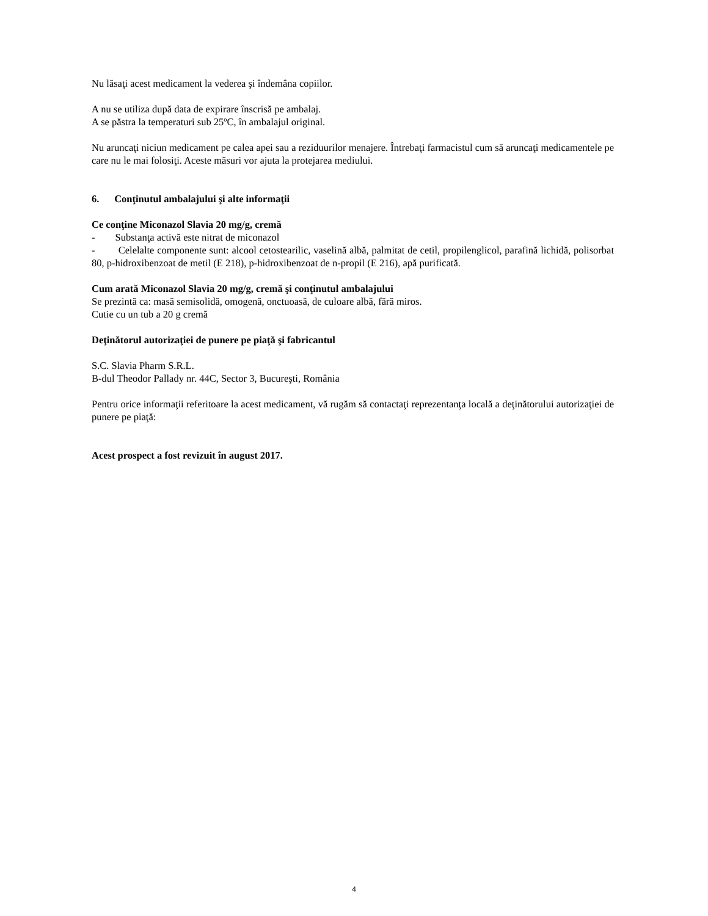Nu lăsaţi acest medicament la vederea şi îndemâna copiilor.
A nu se utiliza după data de expirare înscrisă pe ambalaj.
A se păstra la temperaturi sub 25ºC, în ambalajul original.
Nu aruncaţi niciun medicament pe calea apei sau a reziduurilor menajere. Întrebaţi farmacistul cum să aruncaţi medicamentele pe care nu le mai folosiţi. Aceste măsuri vor ajuta la protejarea mediului.
6. Conţinutul ambalajului şi alte informaţii
Ce conţine Miconazol Slavia 20 mg/g, cremă
- Substanţa activă este nitrat de miconazol
- Celelalte componente sunt: alcool cetostearilic, vaselină albă, palmitat de cetil, propilenglicol, parafină lichidă, polisorbat 80, p-hidroxibenzoat de metil (E 218), p-hidroxibenzoat de n-propil (E 216), apă purificată.
Cum arată Miconazol Slavia 20 mg/g, cremă şi conţinutul ambalajului
Se prezintă ca: masă semisolidă, omogenă, onctuoasă, de culoare albă, fără miros.
Cutie cu un tub a 20 g cremă
Deţinătorul autorizaţiei de punere pe piaţă şi fabricantul
S.C. Slavia Pharm S.R.L.
B-dul Theodor Pallady nr. 44C, Sector 3, Bucureşti, România
Pentru orice informaţii referitoare la acest medicament, vă rugăm să contactaţi reprezentanţa locală a deţinătorului autorizaţiei de punere pe piaţă:
Acest prospect a fost revizuit în august 2017.
4